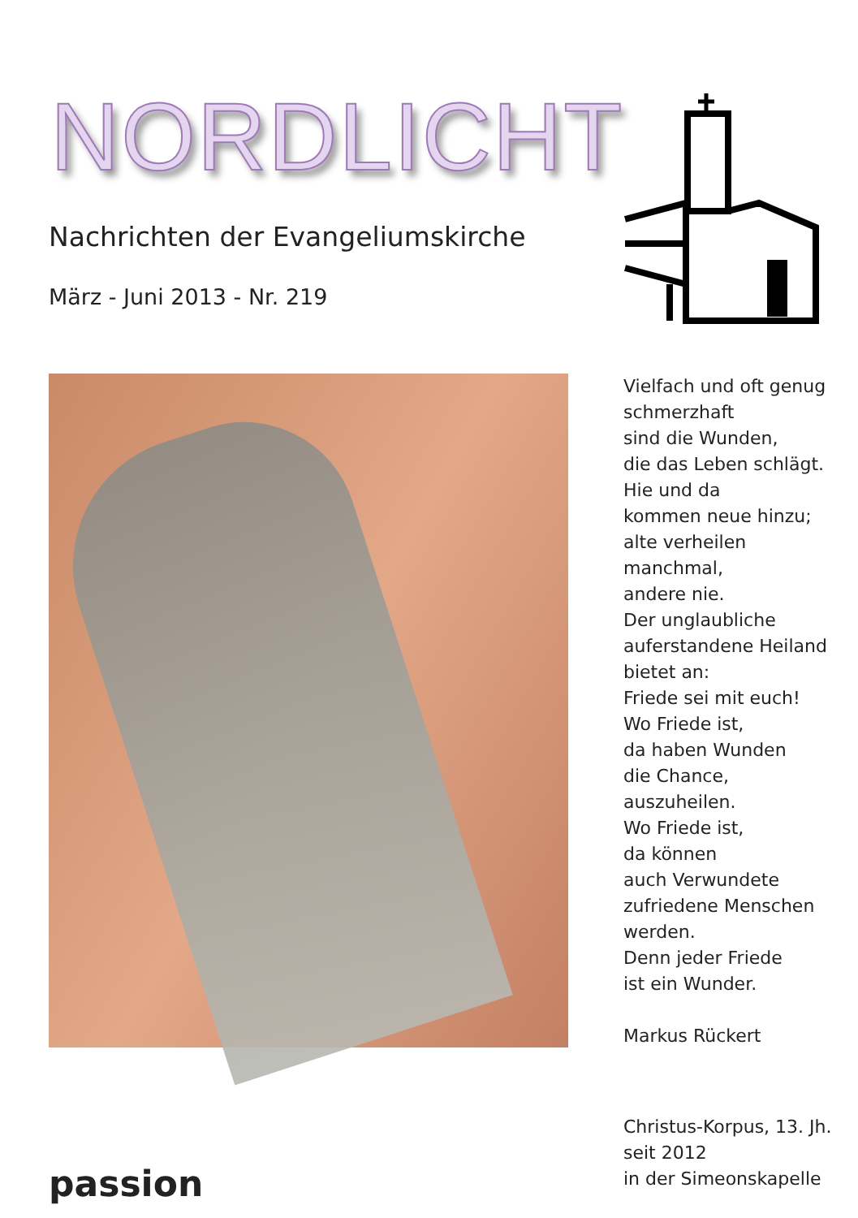NORDLICHT
Nachrichten der Evangeliumskirche
März - Juni 2013 - Nr. 219
Vielfach und oft genug
schmerzhaft
sind die Wunden,
die das Leben schlägt.
Hie und da
kommen neue hinzu;
alte verheilen
manchmal,
andere nie.
Der unglaubliche
auferstandene Heiland
bietet an:
Friede sei mit euch!
Wo Friede ist,
da haben Wunden
die Chance,
auszuheilen.
Wo Friede ist,
da können
auch Verwundete
zufriedene Menschen
werden.
Denn jeder Friede
ist ein Wunder.
Markus Rückert
passion
Christus-Korpus, 13. Jh.
seit 2012
in der Simeonskapelle